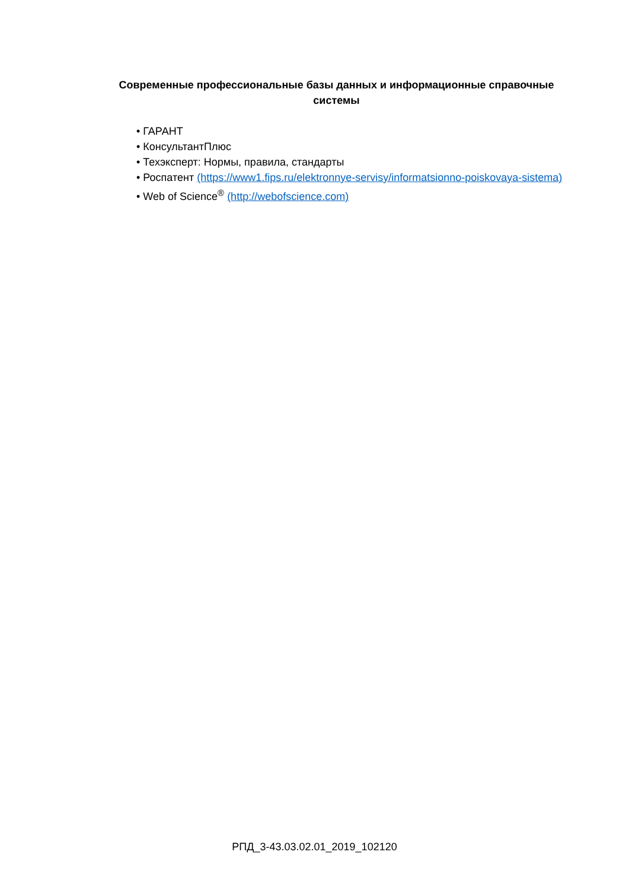Современные профессиональные базы данных и информационные справочные системы
• ГАРАНТ
• КонсультантПлюс
• Техэксперт: Нормы, правила, стандарты
• Роспатент (https://www1.fips.ru/elektronnye-servisy/informatsionno-poiskovaya-sistema)
• Web of Science<sup>®</sup> (http://webofscience.com)
РПД_3-43.03.02.01_2019_102120